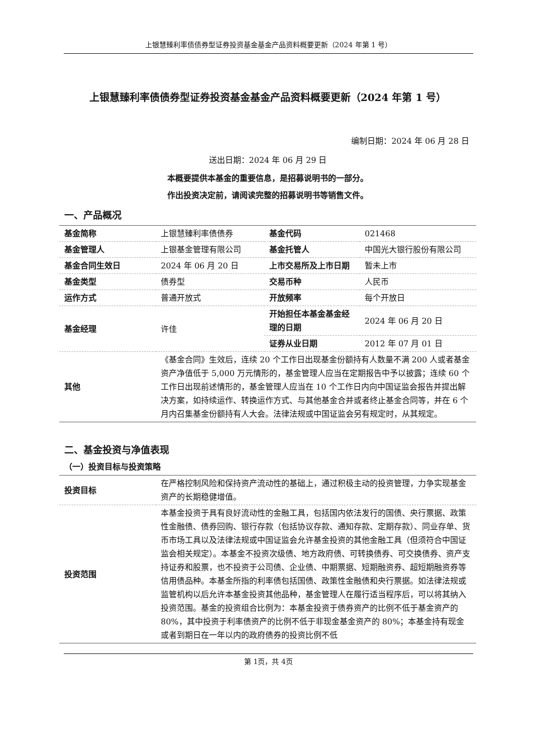上银慧臻利率债债券型证券投资基金基金产品资料概要更新（2024 年第 1 号）
上银慧臻利率债债券型证券投资基金基金产品资料概要更新（2024 年第 1 号）
编制日期：2024 年 06 月 28 日
送出日期：2024 年 06 月 29 日
本概要提供本基金的重要信息，是招募说明书的一部分。
作出投资决定前，请阅读完整的招募说明书等销售文件。
一、产品概况
| 基金简称 | 上银慧臻利率债债券 | 基金代码 | 021468 |
| 基金管理人 | 上银基金管理有限公司 | 基金托管人 | 中国光大银行股份有限公司 |
| 基金合同生效日 | 2024 年 06 月 20 日 | 上市交易所及上市日期 | 暂未上市 |
| 基金类型 | 债券型 | 交易币种 | 人民币 |
| 运作方式 | 普通开放式 | 开放频率 | 每个开放日 |
| 基金经理 | 许佳 | 开始担任本基金基金经理的日期 | 2024 年 06 月 20 日 |
| | | 证券从业日期 | 2012 年 07 月 01 日 |
| 其他 | 《基金合同》生效后，连续 20 个工作日出现基金份额持有人数量不满 200 人或者基金资产净值低于 5,000 万元情形的，基金管理人应当在定期报告中予以披露；连续 60 个工作日出现前述情形的，基金管理人应当在 10 个工作日内向中国证监会报告并提出解决方案，如持续运作、转换运作方式、与其他基金合并或者终止基金合同等，并在 6 个月内召集基金份额持有人大会。法律法规或中国证监会另有规定时，从其规定。 | | |
二、基金投资与净值表现
（一）投资目标与投资策略
| 投资目标 | 在严格控制风险和保持资产流动性的基础上，通过积极主动的投资管理，力争实现基金资产的长期稳健增值。 |
| 投资范围 | 本基金投资于具有良好流动性的金融工具，包括国内依法发行的国债、央行票据、政策性金融债、债券回购、银行存款（包括协议存款、通知存款、定期存款）、同业存单、货币市场工具以及法律法规或中国证监会允许基金投资的其他金融工具（但须符合中国证监会相关规定）。本基金不投资次级债、地方政府债、可转换债券、可交换债券、资产支持证券和股票，也不投资于公司债、企业债、中期票据、短期融资券、超短期融资券等信用债品种。本基金所指的利率债包括国债、政策性金融债和央行票据。如法律法规或监管机构以后允许本基金投资其他品种，基金管理人在履行适当程序后，可以将其纳入投资范围。基金的投资组合比例为：本基金投资于债券资产的比例不低于基金资产的 80%，其中投资于利率债资产的比例不低于非现金基金资产的 80%；本基金持有现金或者到期日在一年以内的政府债券的投资比例不低 |
第 1页，共 4页